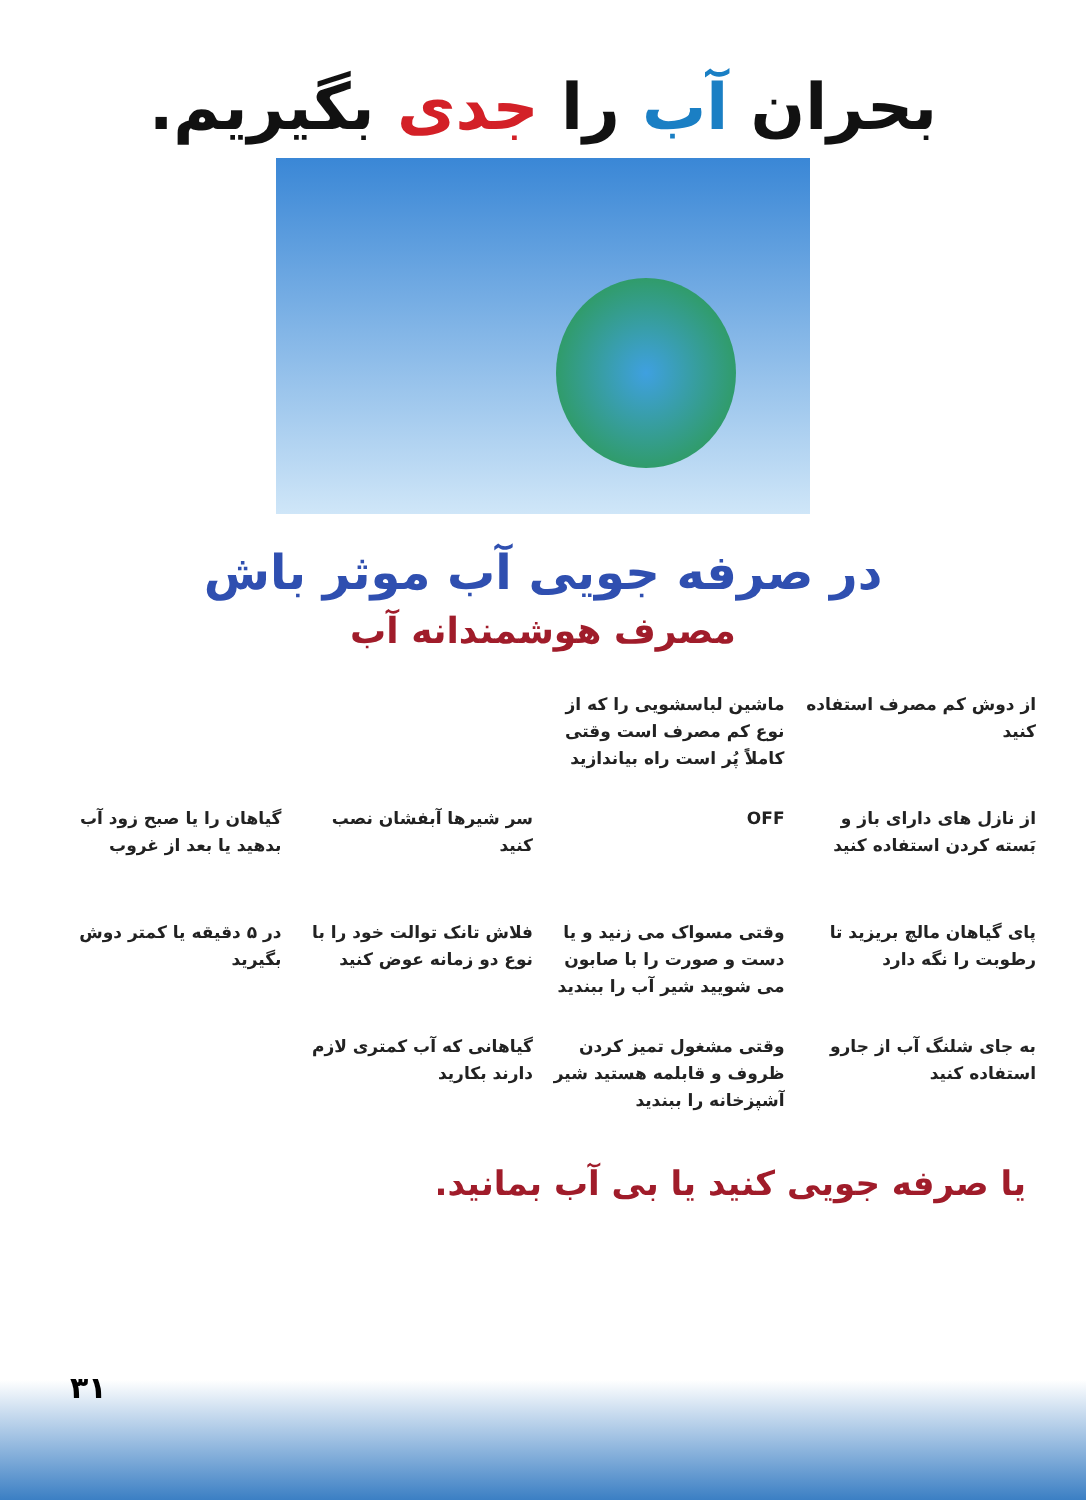بحران آب را جدی بگیریم.
در صرفه جویی آب موثر باش
مصرف هوشمندانه آب
از دوش کم مصرف استفاده کنید
ماشین لباسشویی را که از نوع کم مصرف است وقتی کاملاً پُر است راه بیاندازید
از نازل های دارای باز و بَسته کردن استفاده کنید
OFF
سر شیرها آبفشان نصب کنید
گیاهان را یا صبح زود آب بدهید یا بعد از غروب
پای گیاهان مالچ بریزید تا رطوبت را نگه دارد
وقتی مسواک می زنید و یا دست و صورت را با صابون می شویید شیر آب را ببندید
فلاش تانک توالت خود را با نوع دو زمانه عوض کنید
در ۵ دقیقه یا کمتر دوش بگیرید
به جای شلنگ آب از جارو استفاده کنید
وقتی مشغول تمیز کردن ظروف و قابلمه هستید شیر آشپزخانه را ببندید
گیاهانی که آب کمتری لازم دارند بکارید
یا صرفه جویی کنید یا بی آب بمانید.
۳۱